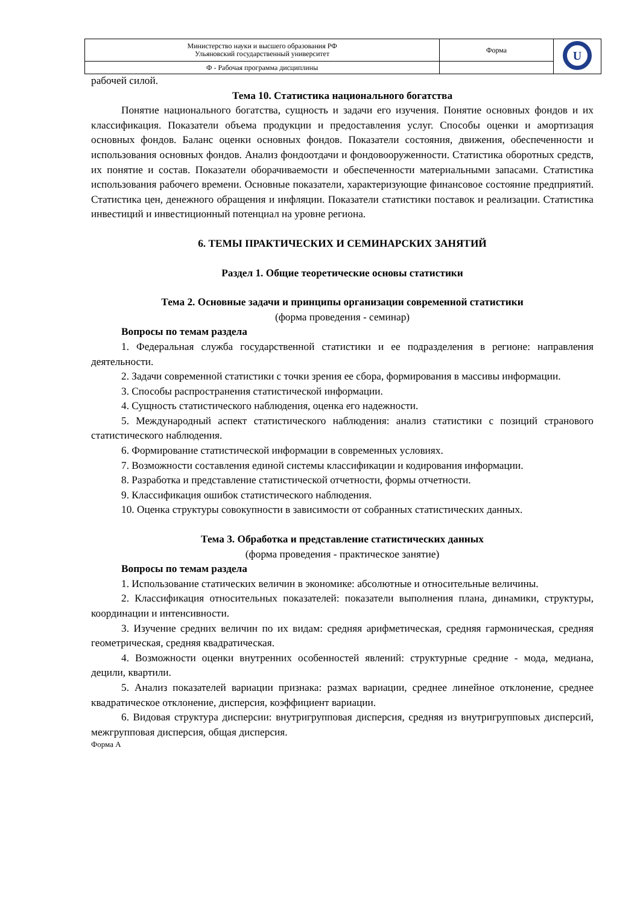| Министерство науки и высшего образования РФ Ульяновский государственный университет | Форма | U |
| Ф - Рабочая программа дисциплины | | |
рабочей силой.
Тема 10. Статистика национального богатства
Понятие национального богатства, сущность и задачи его изучения. Понятие основных фондов и их классификация. Показатели объема продукции и предоставления услуг. Способы оценки и амортизация основных фондов. Баланс оценки основных фондов. Показатели состояния, движения, обеспеченности и использования основных фондов. Анализ фондоотдачи и фондовооруженности. Статистика оборотных средств, их понятие и состав. Показатели оборачиваемости и обеспеченности материальными запасами. Статистика использования рабочего времени. Основные показатели, характеризующие финансовое состояние предприятий. Статистика цен, денежного обращения и инфляции. Показатели статистики поставок и реализации. Статистика инвестиций и инвестиционный потенциал на уровне региона.
6. ТЕМЫ ПРАКТИЧЕСКИХ И СЕМИНАРСКИХ ЗАНЯТИЙ
Раздел 1. Общие теоретические основы статистики
Тема 2. Основные задачи и принципы организации современной статистики
(форма проведения - семинар)
Вопросы по темам раздела
1. Федеральная служба государственной статистики и ее подразделения в регионе: направления деятельности.
2. Задачи современной статистики с точки зрения ее сбора, формирования в массивы информации.
3. Способы распространения статистической информации.
4. Сущность статистического наблюдения, оценка его надежности.
5. Международный аспект статистического наблюдения: анализ статистики с позиций странового статистического наблюдения.
6. Формирование статистической информации в современных условиях.
7. Возможности составления единой системы классификации и кодирования информации.
8. Разработка и представление статистической отчетности, формы отчетности.
9. Классификация ошибок статистического наблюдения.
10. Оценка структуры совокупности в зависимости от собранных статистических данных.
Тема 3. Обработка и представление статистических данных
(форма проведения - практическое занятие)
Вопросы по темам раздела
1. Использование статических величин в экономике: абсолютные и относительные величины.
2. Классификация относительных показателей: показатели выполнения плана, динамики, структуры, координации и интенсивности.
3. Изучение средних величин по их видам: средняя арифметическая, средняя гармоническая, средняя геометрическая, средняя квадратическая.
4. Возможности оценки внутренних особенностей явлений: структурные средние - мода, медиана, децили, квартили.
5. Анализ показателей вариации признака: размах вариации, среднее линейное отклонение, среднее квадратическое отклонение, дисперсия, коэффициент вариации.
6. Видовая структура дисперсии: внутригрупповая дисперсия, средняя из внутригрупповых дисперсий, межгрупповая дисперсия, общая дисперсия.
Форма А